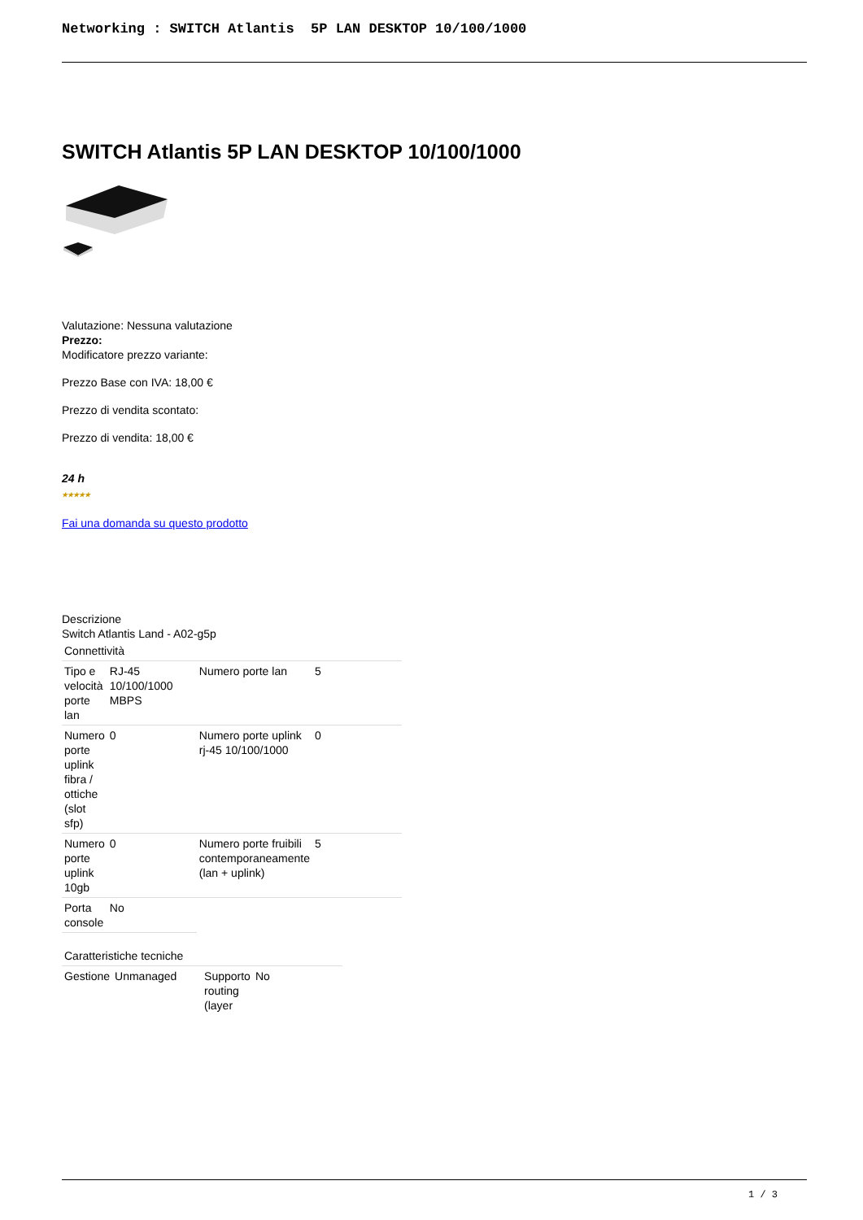Networking : SWITCH Atlantis 5P LAN DESKTOP 10/100/1000
SWITCH Atlantis 5P LAN DESKTOP 10/100/1000
Valutazione: Nessuna valutazione
Prezzo:
Modificatore prezzo variante:
Prezzo Base con IVA: 18,00 €
Prezzo di vendita scontato:
Prezzo di vendita: 18,00 €
24 h
★★★★★
Fai una domanda su questo prodotto
Descrizione
Switch Atlantis Land - A02-g5p
| Connettività | | | |
| Tipo e velocità porte lan | RJ-45 10/100/1000 MBPS | Numero porte lan | 5 |
| Numero porte uplink fibra / ottiche (slot sfp) | 0 | Numero porte uplink rj-45 10/100/1000 | 0 |
| Numero porte uplink 10gb | 0 | Numero porte fruibili contemporaneamente (lan + uplink) | 5 |
| Porta console | No | | |
| Caratteristiche tecniche | | | |
| Gestione | Unmanaged | Supporto routing (layer | No |
1 / 3